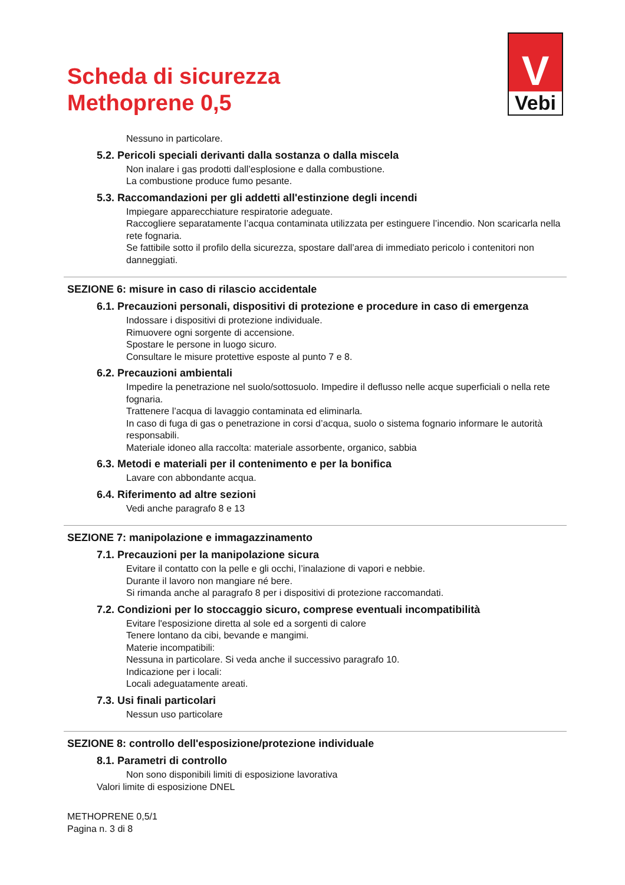Scheda di sicurezza
Methoprene 0,5
V
Vebi
Nessuno in particolare.
5.2. Pericoli speciali derivanti dalla sostanza o dalla miscela
Non inalare i gas prodotti dall’esplosione e dalla combustione.
La combustione produce fumo pesante.
5.3. Raccomandazioni per gli addetti all'estinzione degli incendi
Impiegare apparecchiature respiratorie adeguate.
Raccogliere separatamente l’acqua contaminata utilizzata per estinguere l’incendio. Non scaricarla nella rete fognaria.
Se fattibile sotto il profilo della sicurezza, spostare dall’area di immediato pericolo i contenitori non danneggiati.
SEZIONE 6: misure in caso di rilascio accidentale
6.1. Precauzioni personali, dispositivi di protezione e procedure in caso di emergenza
Indossare i dispositivi di protezione individuale.
Rimuovere ogni sorgente di accensione.
Spostare le persone in luogo sicuro.
Consultare le misure protettive esposte al punto 7 e 8.
6.2. Precauzioni ambientali
Impedire la penetrazione nel suolo/sottosuolo. Impedire il deflusso nelle acque superficiali o nella rete fognaria.
Trattenere l’acqua di lavaggio contaminata ed eliminarla.
In caso di fuga di gas o penetrazione in corsi d’acqua, suolo o sistema fognario informare le autorità responsabili.
Materiale idoneo alla raccolta: materiale assorbente, organico, sabbia
6.3. Metodi e materiali per il contenimento e per la bonifica
Lavare con abbondante acqua.
6.4. Riferimento ad altre sezioni
Vedi anche paragrafo 8 e 13
SEZIONE 7: manipolazione e immagazzinamento
7.1. Precauzioni per la manipolazione sicura
Evitare il contatto con la pelle e gli occhi, l’inalazione di vapori e nebbie.
Durante il lavoro non mangiare né bere.
Si rimanda anche al paragrafo 8 per i dispositivi di protezione raccomandati.
7.2. Condizioni per lo stoccaggio sicuro, comprese eventuali incompatibilità
Evitare l'esposizione diretta al sole ed a sorgenti di calore
Tenere lontano da cibi, bevande e mangimi.
Materie incompatibili:
Nessuna in particolare. Si veda anche il successivo paragrafo 10.
Indicazione per i locali:
Locali adeguatamente areati.
7.3. Usi finali particolari
Nessun uso particolare
SEZIONE 8: controllo dell'esposizione/protezione individuale
8.1. Parametri di controllo
Non sono disponibili limiti di esposizione lavorativa
Valori limite di esposizione DNEL
METHOPRENE 0,5/1
Pagina n. 3 di 8